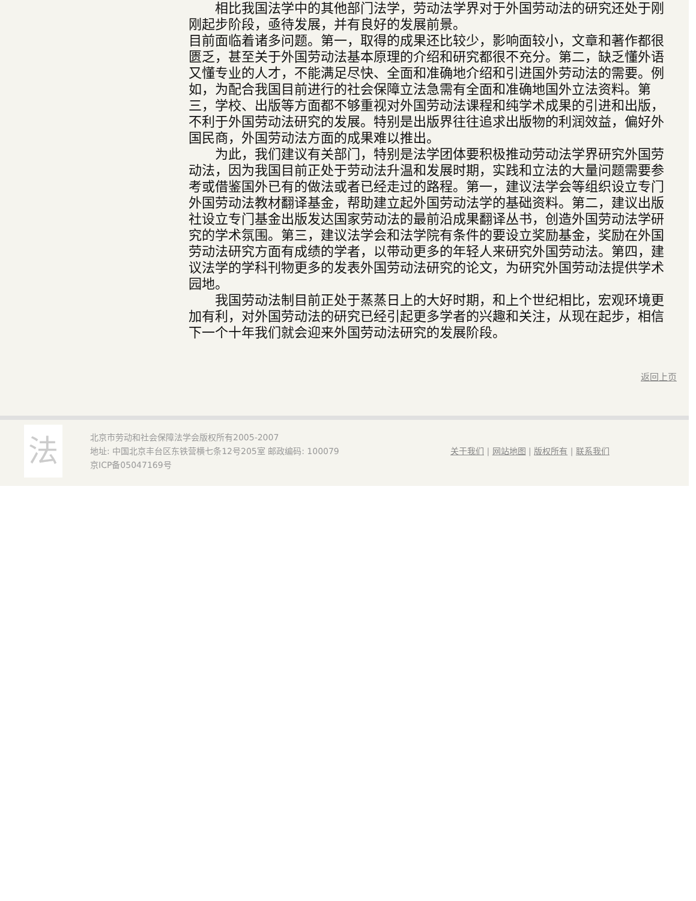相比我国法学中的其他部门法学，劳动法学界对于外国劳动法的研究还处于刚刚起步阶段，亟待发展，并有良好的发展前景。
目前面临着诸多问题。第一，取得的成果还比较少，影响面较小，文章和著作都很匮乏，甚至关于外国劳动法基本原理的介绍和研究都很不充分。第二，缺乏懂外语又懂专业的人才，不能满足尽快、全面和准确地介绍和引进国外劳动法的需要。例如，为配合我国目前进行的社会保障立法急需有全面和准确地国外立法资料。第三，学校、出版等方面都不够重视对外国劳动法课程和纯学术成果的引进和出版，不利于外国劳动法研究的发展。特别是出版界往往追求出版物的利润效益，偏好外国民商，外国劳动法方面的成果难以推出。
为此，我们建议有关部门，特别是法学团体要积极推动劳动法学界研究外国劳动法，因为我国目前正处于劳动法升温和发展时期，实践和立法的大量问题需要参考或借鉴国外已有的做法或者已经走过的路程。第一，建议法学会等组织设立专门外国劳动法教材翻译基金，帮助建立起外国劳动法学的基础资料。第二，建议出版社设立专门基金出版发达国家劳动法的最前沿成果翻译丛书，创造外国劳动法学研究的学术氛围。第三，建议法学会和法学院有条件的要设立奖励基金，奖励在外国劳动法研究方面有成绩的学者，以带动更多的年轻人来研究外国劳动法。第四，建议法学的学科刊物更多的发表外国劳动法研究的论文，为研究外国劳动法提供学术园地。
我国劳动法制目前正处于蒸蒸日上的大好时期，和上个世纪相比，宏观环境更加有利，对外国劳动法的研究已经引起更多学者的兴趣和关注，从现在起步，相信下一个十年我们就会迎来外国劳动法研究的发展阶段。
返回上页
法
北京市劳动和社会保障法学会版权所有2005-2007
地址: 中国北京丰台区东铁营横七条12号205室 邮政编码: 100079
京ICP备05047169号
关于我们 | 网站地图 | 版权所有 | 联系我们